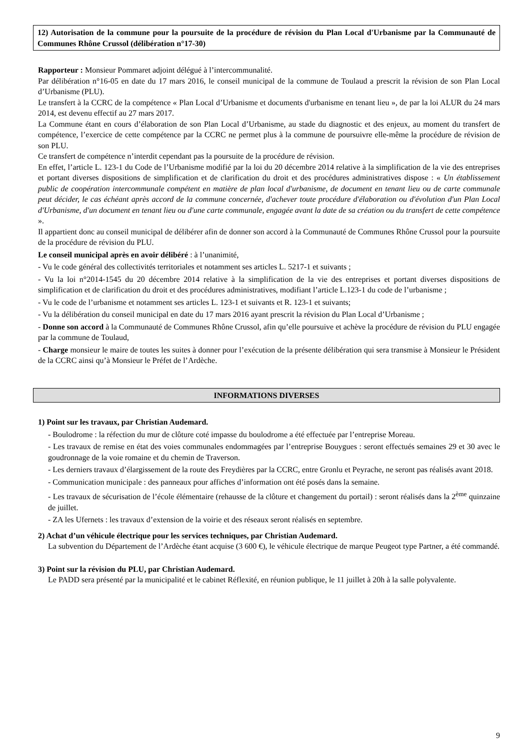12) Autorisation de la commune pour la poursuite de la procédure de révision du Plan Local d'Urbanisme par la Communauté de Communes Rhône Crussol (délibération n°17-30)
Rapporteur : Monsieur Pommaret adjoint délégué à l’intercommunalité.
Par délibération n°16-05 en date du 17 mars 2016, le conseil municipal de la commune de Toulaud a prescrit la révision de son Plan Local d’Urbanisme (PLU).
Le transfert à la CCRC de la compétence « Plan Local d’Urbanisme et documents d'urbanisme en tenant lieu », de par la loi ALUR du 24 mars 2014, est devenu effectif au 27 mars 2017.
La Commune étant en cours d’élaboration de son Plan Local d’Urbanisme, au stade du diagnostic et des enjeux, au moment du transfert de compétence, l’exercice de cette compétence par la CCRC ne permet plus à la commune de poursuivre elle-même la procédure de révision de son PLU.
Ce transfert de compétence n’interdit cependant pas la poursuite de la procédure de révision.
En effet, l’article L. 123-1 du Code de l’Urbanisme modifié par la loi du 20 décembre 2014 relative à la simplification de la vie des entreprises et portant diverses dispositions de simplification et de clarification du droit et des procédures administratives dispose : « Un établissement public de coopération intercommunale compétent en matière de plan local d'urbanisme, de document en tenant lieu ou de carte communale peut décider, le cas échéant après accord de la commune concernée, d'achever toute procédure d'élaboration ou d'évolution d'un Plan Local d'Urbanisme, d'un document en tenant lieu ou d'une carte communale, engagée avant la date de sa création ou du transfert de cette compétence ».
Il appartient donc au conseil municipal de délibérer afin de donner son accord à la Communauté de Communes Rhône Crussol pour la poursuite de la procédure de révision du PLU.
Le conseil municipal après en avoir délibéré : à l’unanimité,
- Vu le code général des collectivités territoriales et notamment ses articles L. 5217-1 et suivants ;
- Vu la loi n°2014-1545 du 20 décembre 2014 relative à la simplification de la vie des entreprises et portant diverses dispositions de simplification et de clarification du droit et des procédures administratives, modifiant l’article L.123-1 du code de l’urbanisme ;
- Vu le code de l’urbanisme et notamment ses articles L. 123-1 et suivants et R. 123-1 et suivants;
- Vu la délibération du conseil municipal en date du 17 mars 2016 ayant prescrit la révision du Plan Local d’Urbanisme ;
- Donne son accord à la Communauté de Communes Rhône Crussol, afin qu’elle poursuive et achève la procédure de révision du PLU engagée par la commune de Toulaud,
- Charge monsieur le maire de toutes les suites à donner pour l’exécution de la présente délibération qui sera transmise à Monsieur le Président de la CCRC ainsi qu’à Monsieur le Préfet de l’Ardèche.
INFORMATIONS DIVERSES
1) Point sur les travaux, par Christian Audemard.
- Boulodrome : la réfection du mur de clôture coté impasse du boulodrome a été effectuée par l’entreprise Moreau.
- Les travaux de remise en état des voies communales endommagées par l’entreprise Bouygues : seront effectués semaines 29 et 30 avec le goudronnage de la voie romaine et du chemin de Traverson.
- Les derniers travaux d’élargissement de la route des Freydières par la CCRC, entre Gronlu et Peyrache, ne seront pas réalisés avant 2018.
- Communication municipale : des panneaux pour affiches d’information ont été posés dans la semaine.
- Les travaux de sécurisation de l’école élémentaire (rehausse de la clôture et changement du portail) : seront réalisés dans la 2<sup>ème</sup> quinzaine de juillet.
- ZA les Ufernets : les travaux d’extension de la voirie et des réseaux seront réalisés en septembre.
2) Achat d’un véhicule électrique pour les services techniques, par Christian Audemard.
La subvention du Département de l’Ardèche étant acquise (3 600 €), le véhicule électrique de marque Peugeot type Partner, a été commandé.
3) Point sur la révision du PLU, par Christian Audemard.
Le PADD sera présenté par la municipalité et le cabinet Réflexité, en réunion publique, le 11 juillet à 20h à la salle polyvalente.
9